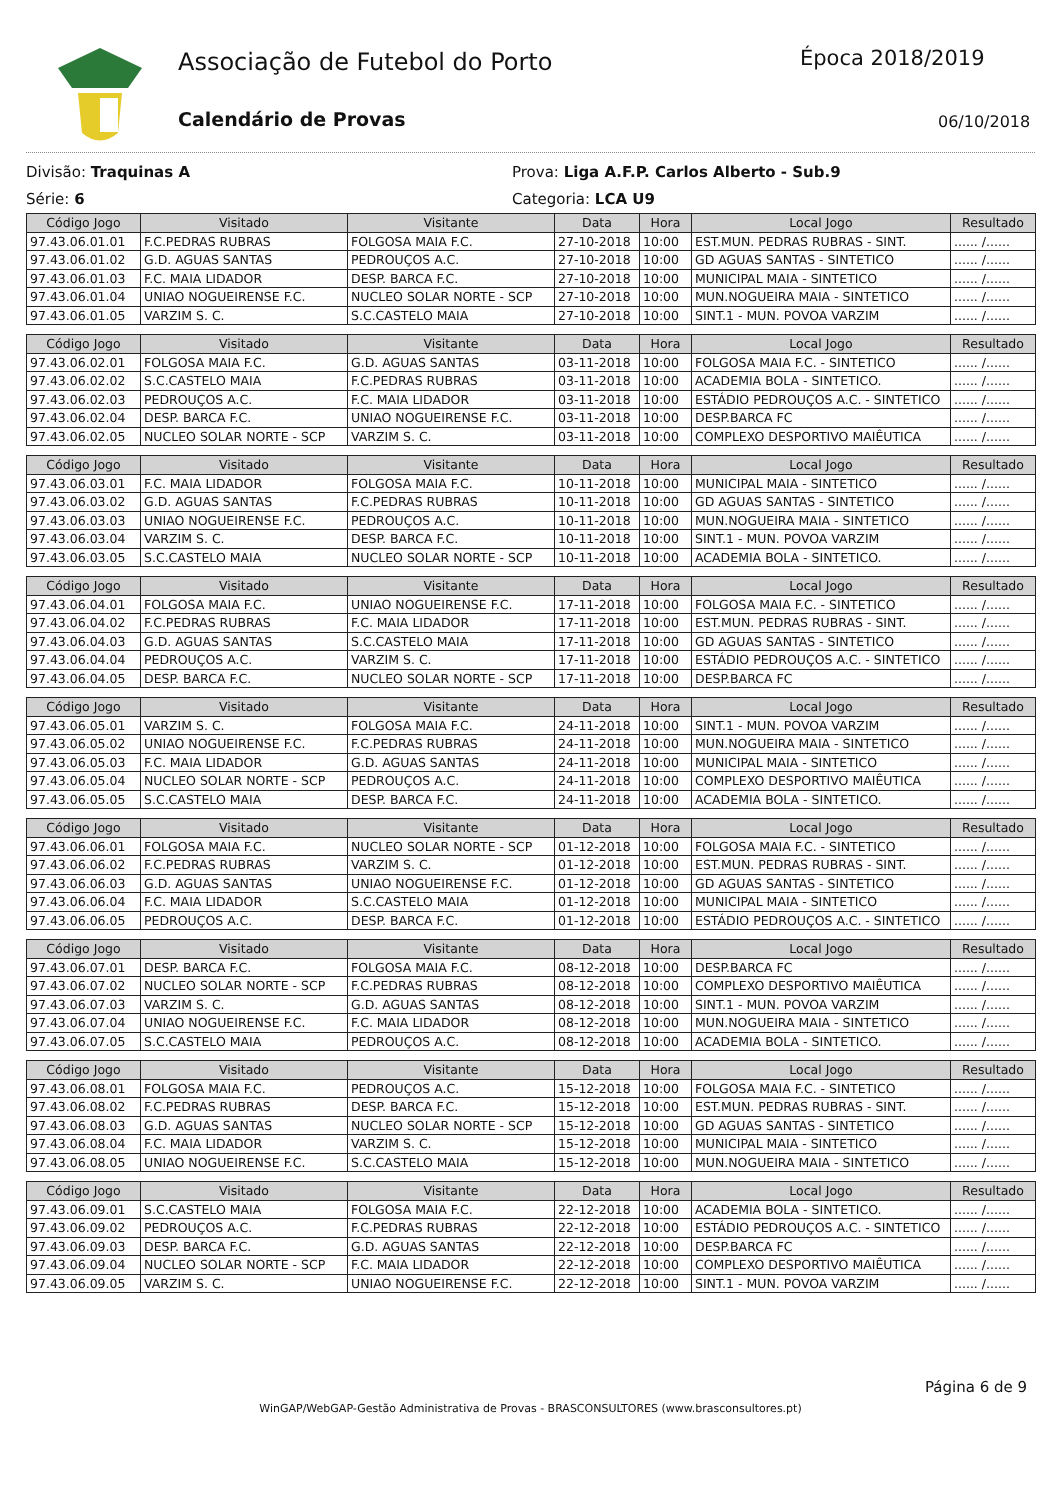Associação de Futebol do Porto Época 2018/2019
Calendário de Provas 06/10/2018
Divisão: Traquinas A Prova: Liga A.F.P. Carlos Alberto - Sub.9
Série: 6 Categoria: LCA U9
| Código Jogo | Visitado | Visitante | Data | Hora | Local Jogo | Resultado |
| --- | --- | --- | --- | --- | --- | --- |
| 97.43.06.01.01 | F.C.PEDRAS RUBRAS | FOLGOSA MAIA F.C. | 27-10-2018 | 10:00 | EST.MUN. PEDRAS RUBRAS - SINT. | ...... /...... |
| 97.43.06.01.02 | G.D. AGUAS SANTAS | PEDROUÇOS A.C. | 27-10-2018 | 10:00 | GD AGUAS SANTAS - SINTETICO | ...... /...... |
| 97.43.06.01.03 | F.C. MAIA LIDADOR | DESP. BARCA F.C. | 27-10-2018 | 10:00 | MUNICIPAL MAIA - SINTETICO | ...... /...... |
| 97.43.06.01.04 | UNIAO NOGUEIRENSE F.C. | NUCLEO SOLAR NORTE - SCP | 27-10-2018 | 10:00 | MUN.NOGUEIRA MAIA - SINTETICO | ...... /...... |
| 97.43.06.01.05 | VARZIM S. C. | S.C.CASTELO MAIA | 27-10-2018 | 10:00 | SINT.1 - MUN. POVOA VARZIM | ...... /...... |
| Código Jogo | Visitado | Visitante | Data | Hora | Local Jogo | Resultado |
| --- | --- | --- | --- | --- | --- | --- |
| 97.43.06.02.01 | FOLGOSA MAIA F.C. | G.D. AGUAS SANTAS | 03-11-2018 | 10:00 | FOLGOSA MAIA F.C. - SINTETICO | ...... /...... |
| 97.43.06.02.02 | S.C.CASTELO MAIA | F.C.PEDRAS RUBRAS | 03-11-2018 | 10:00 | ACADEMIA BOLA - SINTETICO. | ...... /...... |
| 97.43.06.02.03 | PEDROUÇOS A.C. | F.C. MAIA LIDADOR | 03-11-2018 | 10:00 | ESTÁDIO PEDROUÇOS A.C. - SINTETICO | ...... /...... |
| 97.43.06.02.04 | DESP. BARCA F.C. | UNIAO NOGUEIRENSE F.C. | 03-11-2018 | 10:00 | DESP.BARCA FC | ...... /...... |
| 97.43.06.02.05 | NUCLEO SOLAR NORTE - SCP | VARZIM S. C. | 03-11-2018 | 10:00 | COMPLEXO DESPORTIVO MAIÊUTICA | ...... /...... |
| Código Jogo | Visitado | Visitante | Data | Hora | Local Jogo | Resultado |
| --- | --- | --- | --- | --- | --- | --- |
| 97.43.06.03.01 | F.C. MAIA LIDADOR | FOLGOSA MAIA F.C. | 10-11-2018 | 10:00 | MUNICIPAL MAIA - SINTETICO | ...... /...... |
| 97.43.06.03.02 | G.D. AGUAS SANTAS | F.C.PEDRAS RUBRAS | 10-11-2018 | 10:00 | GD AGUAS SANTAS - SINTETICO | ...... /...... |
| 97.43.06.03.03 | UNIAO NOGUEIRENSE F.C. | PEDROUÇOS A.C. | 10-11-2018 | 10:00 | MUN.NOGUEIRA MAIA - SINTETICO | ...... /...... |
| 97.43.06.03.04 | VARZIM S. C. | DESP. BARCA F.C. | 10-11-2018 | 10:00 | SINT.1 - MUN. POVOA VARZIM | ...... /...... |
| 97.43.06.03.05 | S.C.CASTELO MAIA | NUCLEO SOLAR NORTE - SCP | 10-11-2018 | 10:00 | ACADEMIA BOLA - SINTETICO. | ...... /...... |
| Código Jogo | Visitado | Visitante | Data | Hora | Local Jogo | Resultado |
| --- | --- | --- | --- | --- | --- | --- |
| 97.43.06.04.01 | FOLGOSA MAIA F.C. | UNIAO NOGUEIRENSE F.C. | 17-11-2018 | 10:00 | FOLGOSA MAIA F.C. - SINTETICO | ...... /...... |
| 97.43.06.04.02 | F.C.PEDRAS RUBRAS | F.C. MAIA LIDADOR | 17-11-2018 | 10:00 | EST.MUN. PEDRAS RUBRAS - SINT. | ...... /...... |
| 97.43.06.04.03 | G.D. AGUAS SANTAS | S.C.CASTELO MAIA | 17-11-2018 | 10:00 | GD AGUAS SANTAS - SINTETICO | ...... /...... |
| 97.43.06.04.04 | PEDROUÇOS A.C. | VARZIM S. C. | 17-11-2018 | 10:00 | ESTÁDIO PEDROUÇOS A.C. - SINTETICO | ...... /...... |
| 97.43.06.04.05 | DESP. BARCA F.C. | NUCLEO SOLAR NORTE - SCP | 17-11-2018 | 10:00 | DESP.BARCA FC | ...... /...... |
| Código Jogo | Visitado | Visitante | Data | Hora | Local Jogo | Resultado |
| --- | --- | --- | --- | --- | --- | --- |
| 97.43.06.05.01 | VARZIM S. C. | FOLGOSA MAIA F.C. | 24-11-2018 | 10:00 | SINT.1 - MUN. POVOA VARZIM | ...... /...... |
| 97.43.06.05.02 | UNIAO NOGUEIRENSE F.C. | F.C.PEDRAS RUBRAS | 24-11-2018 | 10:00 | MUN.NOGUEIRA MAIA - SINTETICO | ...... /...... |
| 97.43.06.05.03 | F.C. MAIA LIDADOR | G.D. AGUAS SANTAS | 24-11-2018 | 10:00 | MUNICIPAL MAIA - SINTETICO | ...... /...... |
| 97.43.06.05.04 | NUCLEO SOLAR NORTE - SCP | PEDROUÇOS A.C. | 24-11-2018 | 10:00 | COMPLEXO DESPORTIVO MAIÊUTICA | ...... /...... |
| 97.43.06.05.05 | S.C.CASTELO MAIA | DESP. BARCA F.C. | 24-11-2018 | 10:00 | ACADEMIA BOLA - SINTETICO. | ...... /...... |
| Código Jogo | Visitado | Visitante | Data | Hora | Local Jogo | Resultado |
| --- | --- | --- | --- | --- | --- | --- |
| 97.43.06.06.01 | FOLGOSA MAIA F.C. | NUCLEO SOLAR NORTE - SCP | 01-12-2018 | 10:00 | FOLGOSA MAIA F.C. - SINTETICO | ...... /...... |
| 97.43.06.06.02 | F.C.PEDRAS RUBRAS | VARZIM S. C. | 01-12-2018 | 10:00 | EST.MUN. PEDRAS RUBRAS - SINT. | ...... /...... |
| 97.43.06.06.03 | G.D. AGUAS SANTAS | UNIAO NOGUEIRENSE F.C. | 01-12-2018 | 10:00 | GD AGUAS SANTAS - SINTETICO | ...... /...... |
| 97.43.06.06.04 | F.C. MAIA LIDADOR | S.C.CASTELO MAIA | 01-12-2018 | 10:00 | MUNICIPAL MAIA - SINTETICO | ...... /...... |
| 97.43.06.06.05 | PEDROUÇOS A.C. | DESP. BARCA F.C. | 01-12-2018 | 10:00 | ESTÁDIO PEDROUÇOS A.C. - SINTETICO | ...... /...... |
| Código Jogo | Visitado | Visitante | Data | Hora | Local Jogo | Resultado |
| --- | --- | --- | --- | --- | --- | --- |
| 97.43.06.07.01 | DESP. BARCA F.C. | FOLGOSA MAIA F.C. | 08-12-2018 | 10:00 | DESP.BARCA FC | ...... /...... |
| 97.43.06.07.02 | NUCLEO SOLAR NORTE - SCP | F.C.PEDRAS RUBRAS | 08-12-2018 | 10:00 | COMPLEXO DESPORTIVO MAIÊUTICA | ...... /...... |
| 97.43.06.07.03 | VARZIM S. C. | G.D. AGUAS SANTAS | 08-12-2018 | 10:00 | SINT.1 - MUN. POVOA VARZIM | ...... /...... |
| 97.43.06.07.04 | UNIAO NOGUEIRENSE F.C. | F.C. MAIA LIDADOR | 08-12-2018 | 10:00 | MUN.NOGUEIRA MAIA - SINTETICO | ...... /...... |
| 97.43.06.07.05 | S.C.CASTELO MAIA | PEDROUÇOS A.C. | 08-12-2018 | 10:00 | ACADEMIA BOLA - SINTETICO. | ...... /...... |
| Código Jogo | Visitado | Visitante | Data | Hora | Local Jogo | Resultado |
| --- | --- | --- | --- | --- | --- | --- |
| 97.43.06.08.01 | FOLGOSA MAIA F.C. | PEDROUÇOS A.C. | 15-12-2018 | 10:00 | FOLGOSA MAIA F.C. - SINTETICO | ...... /...... |
| 97.43.06.08.02 | F.C.PEDRAS RUBRAS | DESP. BARCA F.C. | 15-12-2018 | 10:00 | EST.MUN. PEDRAS RUBRAS - SINT. | ...... /...... |
| 97.43.06.08.03 | G.D. AGUAS SANTAS | NUCLEO SOLAR NORTE - SCP | 15-12-2018 | 10:00 | GD AGUAS SANTAS - SINTETICO | ...... /...... |
| 97.43.06.08.04 | F.C. MAIA LIDADOR | VARZIM S. C. | 15-12-2018 | 10:00 | MUNICIPAL MAIA - SINTETICO | ...... /...... |
| 97.43.06.08.05 | UNIAO NOGUEIRENSE F.C. | S.C.CASTELO MAIA | 15-12-2018 | 10:00 | MUN.NOGUEIRA MAIA - SINTETICO | ...... /...... |
| Código Jogo | Visitado | Visitante | Data | Hora | Local Jogo | Resultado |
| --- | --- | --- | --- | --- | --- | --- |
| 97.43.06.09.01 | S.C.CASTELO MAIA | FOLGOSA MAIA F.C. | 22-12-2018 | 10:00 | ACADEMIA BOLA - SINTETICO. | ...... /...... |
| 97.43.06.09.02 | PEDROUÇOS A.C. | F.C.PEDRAS RUBRAS | 22-12-2018 | 10:00 | ESTÁDIO PEDROUÇOS A.C. - SINTETICO | ...... /...... |
| 97.43.06.09.03 | DESP. BARCA F.C. | G.D. AGUAS SANTAS | 22-12-2018 | 10:00 | DESP.BARCA FC | ...... /...... |
| 97.43.06.09.04 | NUCLEO SOLAR NORTE - SCP | F.C. MAIA LIDADOR | 22-12-2018 | 10:00 | COMPLEXO DESPORTIVO MAIÊUTICA | ...... /...... |
| 97.43.06.09.05 | VARZIM S. C. | UNIAO NOGUEIRENSE F.C. | 22-12-2018 | 10:00 | SINT.1 - MUN. POVOA VARZIM | ...... /...... |
Página 6 de 9
WinGAP/WebGAP-Gestão Administrativa de Provas - BRASCONSULTORES (www.brasconsultores.pt)